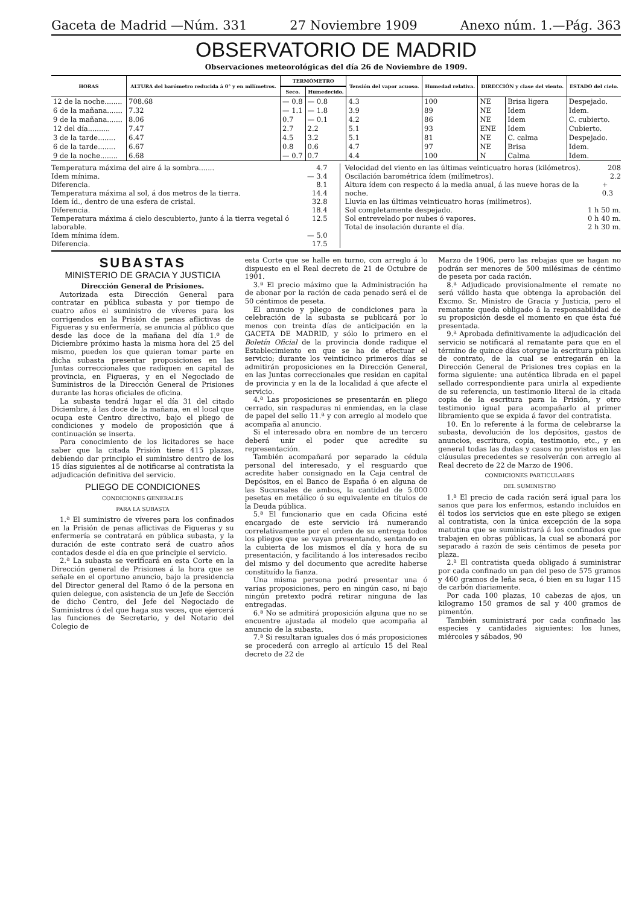Gaceta de Madrid —Núm. 331 27 Noviembre 1909 Anexo núm. 1.—Pág. 363
OBSERVATORIO DE MADRID
Observaciones meteorológicas del día 26 de Noviembre de 1909.
| HORAS | ALTURA del barómetro reducida á 0° y en milímetros. | TERMÓMETRO | | Tensión del vapor acuoso. | Humedad relativa. | DIRECCIÓN y clase del viento. | | ESTADO del cielo. |
| --- | --- | --- | --- | --- | --- | --- | --- | --- |
| | | Seco. | Humedecido. | | | | | |
| 12 de la noche........ 6 de la mañana....... 9 de la mañana....... 12 del día.......... 3 de la tarde........ 6 de la tarde........ 9 de la noche........ | 708.68 7.32 8.06 7.47 6.47 6.67 6.68 | — 0.8 — 1.1 0.7 2.7 4.5 0.8 — 0.7 | — 0.8 — 1.8 — 0.1 2.2 3.2 0.6 0.7 | 4.3 3.9 4.2 5.1 5.1 4.7 4.4 | 100 89 86 93 81 97 100 | NE NE NE ENE NE NE N | Brisa ligera Idem Idem Idem C. calma Brisa Calma | Despejado. Idem. C. cubierto. Cubierto. Despejado. Idem. Idem. |
Temperatura máxima del aire á la sombra....... 4.7
Idem mínima. — 3.4
Diferencia. 8.1
Temperatura máxima al sol, á dos metros de la tierra. 14.4
Idem íd., dentro de una esfera de cristal. 32.8
Diferencia. 18.4
Temperatura máxima á cielo descubierto, junto á la tierra vegetal ó laborable. 12.5
Idem mínima ídem. — 5.0
Diferencia. 17.5
Velocidad del viento en las últimas veinticuatro horas (kilómetros). 208
Oscilación barométrica ídem (milímetros). 2.2
Altura ídem con respecto á la media anual, á las nueve horas de la noche. + 0.3
Lluvia en las últimas veinticuatro horas (milímetros).
Sol completamente despejado. 1 h 50 m.
Sol entrevelado por nubes ó vapores. 0 h 40 m.
Total de insolación durante el día. 2 h 30 m.
SUBASTAS
MINISTERIO DE GRACIA Y JUSTICIA
Dirección General de Prisiones.
Autorizada esta Dirección General para contratar en pública subasta y por tiempo de cuatro años el suministro de víveres para los corrigendos en la Prisión de penas aflictivas de Figueras y su enfermería, se anuncia al público que desde las doce de la mañana del día 1.º de Diciembre próximo hasta la misma hora del 25 del mismo, pueden los que quieran tomar parte en dicha subasta presentar proposiciones en las Juntas correccionales que radiquen en capital de provincia, en Figueras, y en el Negociado de Suministros de la Dirección General de Prisiones durante las horas oficiales de oficina.
La subasta tendrá lugar el día 31 del citado Diciembre, á las doce de la mañana, en el local que ocupa este Centro directivo, bajo el pliego de condiciones y modelo de proposición que á continuación se inserta.
Para conocimiento de los licitadores se hace saber que la citada Prisión tiene 415 plazas, debiendo dar principio el suministro dentro de los 15 días siguientes al de notificarse al contratista la adjudicación definitiva del servicio.
PLIEGO DE CONDICIONES
CONDICIONES GENERALES
PARA LA SUBASTA
1.ª El suministro de víveres para los confinados en la Prisión de penas aflictivas de Figueras y su enfermería se contratará en pública subasta, y la duración de este contrato será de cuatro años contados desde el día en que principie el servicio.
2.ª La subasta se verificará en esta Corte en la Dirección general de Prisiones á la hora que se señale en el oportuno anuncio, bajo la presidencia del Director general del Ramo ó de la persona en quien delegue, con asistencia de un Jefe de Sección de dicho Centro, del Jefe del Negociado de Suministros ó del que haga sus veces, que ejercerá las funciones de Secretario, y del Notario del Colegio de
esta Corte que se halle en turno, con arreglo á lo dispuesto en el Real decreto de 21 de Octubre de 1901.
3.ª El precio máximo que la Administración ha de abonar por la ración de cada penado será el de 50 céntimos de peseta.
El anuncio y pliego de condiciones para la celebración de la subasta se publicará por lo menos con treinta días de anticipación en la GACETA DE MADRID, y sólo lo primero en el Boletín Oficial de la provincia donde radique el Establecimiento en que se ha de efectuar el servicio; durante los veinticinco primeros días se admitirán proposiciones en la Dirección General, en las Juntas correccionales que residan en capital de provincia y en la de la localidad á que afecte el servicio.
4.ª Las proposiciones se presentarán en pliego cerrado, sin raspaduras ni enmiendas, en la clase de papel del sello 11.ª y con arreglo al modelo que acompaña al anuncio.
Si el interesado obra en nombre de un tercero deberá unir el poder que acredite su representación.
También acompañará por separado la cédula personal del interesado, y el resguardo que acredite haber consignado en la Caja central de Depósitos, en el Banco de España ó en alguna de las Sucursales de ambos, la cantidad de 5.000 pesetas en metálico ó su equivalente en títulos de la Deuda pública.
5.ª El funcionario que en cada Oficina esté encargado de este servicio irá numerando correlativamente por el orden de su entrega todos los pliegos que se vayan presentando, sentando en la cubierta de los mismos el día y hora de su presentación, y facilitando á los interesados recibo del mismo y del documento que acredite haberse constituído la fianza.
Una misma persona podrá presentar una ó varias proposiciones, pero en ningún caso, ni bajo ningún pretexto podrá retirar ninguna de las entregadas.
6.ª No se admitirá proposición alguna que no se encuentre ajustada al modelo que acompaña al anuncio de la subasta.
7.ª Si resultaran iguales dos ó más proposiciones se procederá con arreglo al artículo 15 del Real decreto de 22 de
Marzo de 1906, pero las rebajas que se hagan no podrán ser menores de 500 milésimas de céntimo de peseta por cada ración.
8.ª Adjudicado provisionalmente el remate no será válido hasta que obtenga la aprobación del Excmo. Sr. Ministro de Gracia y Justicia, pero el rematante queda obligado á la responsabilidad de su proposición desde el momento en que ésta fué presentada.
9.ª Aprobada definitivamente la adjudicación del servicio se notificará al rematante para que en el término de quince días otorgue la escritura pública de contrato, de la cual se entregarán en la Dirección General de Prisiones tres copias en la forma siguiente: una auténtica librada en el papel sellado correspondiente para unirla al expediente de su referencia, un testimonio literal de la citada copia de la escritura para la Prisión, y otro testimonio igual para acompañarlo al primer libramiento que se expida á favor del contratista.
10. En lo referente á la forma de celebrarse la subasta, devolución de los depósitos, gastos de anuncios, escritura, copia, testimonio, etc., y en general todas las dudas y casos no previstos en las cláusulas precedentes se resolverán con arreglo al Real decreto de 22 de Marzo de 1906.
CONDICIONES PARTICULARES
DEL SUMINISTRO
1.ª El precio de cada ración será igual para los sanos que para los enfermos, estando incluídos en él todos los servicios que en este pliego se exigen al contratista, con la única excepción de la sopa matutina que se suministrará á los confinados que trabajen en obras públicas, la cual se abonará por separado á razón de seis céntimos de peseta por plaza.
2.ª El contratista queda obligado á suministrar por cada confinado un pan del peso de 575 gramos y 460 gramos de leña seca, ó bien en su lugar 115 de carbón diariamente.
Por cada 100 plazas, 10 cabezas de ajos, un kilogramo 150 gramos de sal y 400 gramos de pimentón.
También suministrará por cada confinado las especies y cantidades siguientes: los lunes, miércoles y sábados, 90